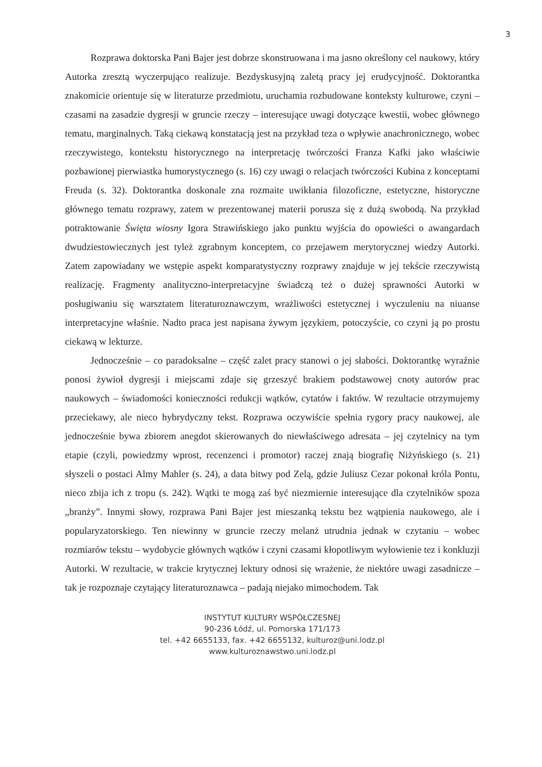3
Rozprawa doktorska Pani Bajer jest dobrze skonstruowana i ma jasno określony cel naukowy, który Autorka zresztą wyczerpująco realizuje. Bezdyskusyjną zaletą pracy jej erudycyjność. Doktorantka znakomicie orientuje się w literaturze przedmiotu, uruchamia rozbudowane konteksty kulturowe, czyni – czasami na zasadzie dygresji w gruncie rzeczy – interesujące uwagi dotyczące kwestii, wobec głównego tematu, marginalnych. Taką ciekawą konstatacją jest na przykład teza o wpływie anachronicznego, wobec rzeczywistego, kontekstu historycznego na interpretację twórczości Franza Kafki jako właściwie pozbawionej pierwiastka humorystycznego (s. 16) czy uwagi o relacjach twórczości Kubina z konceptami Freuda (s. 32). Doktorantka doskonale zna rozmaite uwikłania filozoficzne, estetyczne, historyczne głównego tematu rozprawy, zatem w prezentowanej materii porusza się z dużą swobodą. Na przykład potraktowanie Święta wiosny Igora Strawińskiego jako punktu wyjścia do opowieści o awangardach dwudziestowiecznych jest tyleż zgrabnym konceptem, co przejawem merytorycznej wiedzy Autorki. Zatem zapowiadany we wstępie aspekt komparatystyczny rozprawy znajduje w jej tekście rzeczywistą realizację. Fragmenty analityczno-interpretacyjne świadczą też o dużej sprawności Autorki w posługiwaniu się warsztatem literaturoznawczym, wrażliwości estetycznej i wyczuleniu na niuanse interpretacyjne właśnie. Nadto praca jest napisana żywym językiem, potoczyście, co czyni ją po prostu ciekawą w lekturze.
Jednocześnie – co paradoksalne – część zalet pracy stanowi o jej słabości. Doktorantkę wyraźnie ponosi żywioł dygresji i miejscami zdaje się grzeszyć brakiem podstawowej cnoty autorów prac naukowych – świadomości konieczności redukcji wątków, cytatów i faktów. W rezultacie otrzymujemy przeciekawy, ale nieco hybrydyczny tekst. Rozprawa oczywiście spełnia rygory pracy naukowej, ale jednocześnie bywa zbiorem anegdot skierowanych do niewłaściwego adresata – jej czytelnicy na tym etapie (czyli, powiedzmy wprost, recenzenci i promotor) raczej znają biografię Niżyńskiego (s. 21) słyszeli o postaci Almy Mahler (s. 24), a data bitwy pod Zelą, gdzie Juliusz Cezar pokonał króla Pontu, nieco zbija ich z tropu (s. 242). Wątki te mogą zaś być niezmiernie interesujące dla czytelników spoza „branży”. Innymi słowy, rozprawa Pani Bajer jest mieszanką tekstu bez wątpienia naukowego, ale i popularyzatorskiego. Ten niewinny w gruncie rzeczy melanż utrudnia jednak w czytaniu – wobec rozmiarów tekstu – wydobycie głównych wątków i czyni czasami kłopotliwym wyłowienie tez i konkluzji Autorki. W rezultacie, w trakcie krytycznej lektury odnosi się wrażenie, że niektóre uwagi zasadnicze – tak je rozpoznaje czytający literaturoznawca – padają niejako mimochodem. Tak
INSTYTUT KULTURY WSPÓŁCZESNEJ
90-236 Łódź, ul. Pomorska 171/173
tel. +42 6655133, fax. +42 6655132, kulturoz@uni.lodz.pl
www.kulturoznawstwo.uni.lodz.pl